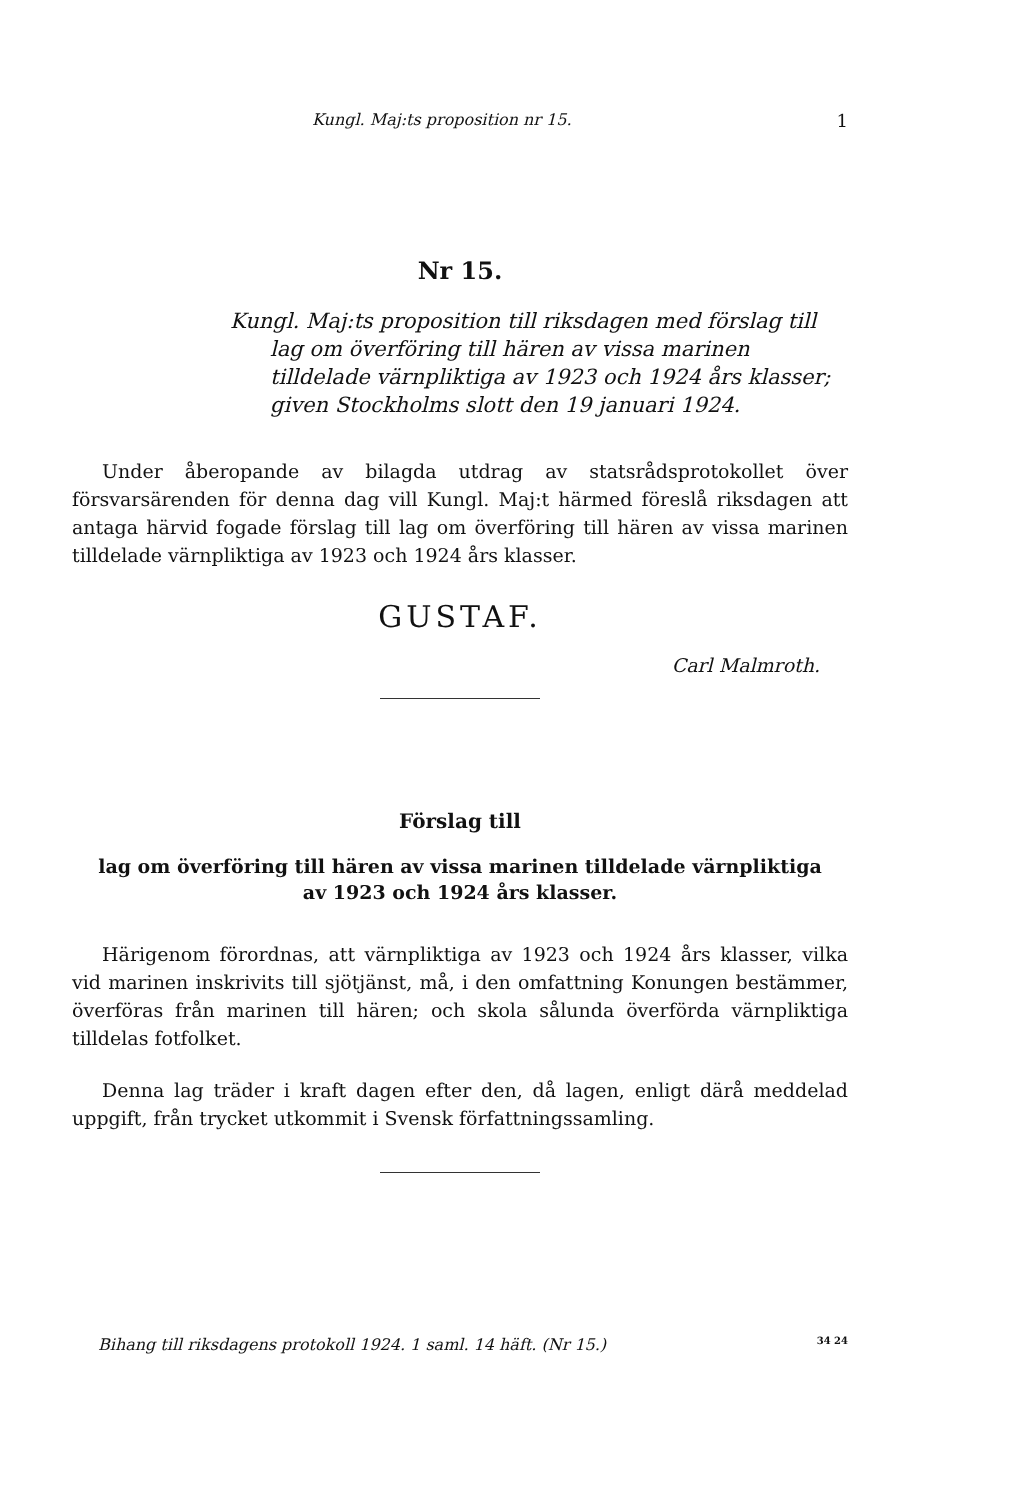Kungl. Maj:ts proposition nr 15. 1
Nr 15.
Kungl. Maj:ts proposition till riksdagen med förslag till lag om överföring till hären av vissa marinen tilldelade värnpliktiga av 1923 och 1924 års klasser; given Stockholms slott den 19 januari 1924.
Under åberopande av bilagda utdrag av statsrådsprotokollet över försvarsärenden för denna dag vill Kungl. Maj:t härmed föreslå riksdagen att antaga härvid fogade förslag till lag om överföring till hären av vissa marinen tilldelade värnpliktiga av 1923 och 1924 års klasser.
GUSTAF.
Carl Malmroth.
Förslag till
lag om överföring till hären av vissa marinen tilldelade värnpliktiga
av 1923 och 1924 års klasser.
Härigenom förordnas, att värnpliktiga av 1923 och 1924 års klasser, vilka vid marinen inskrivits till sjötjänst, må, i den omfattning Konungen bestämmer, överföras från marinen till hären; och skola sålunda överförda värnpliktiga tilldelas fotfolket.
Denna lag träder i kraft dagen efter den, då lagen, enligt därå meddelad uppgift, från trycket utkommit i Svensk författningssamling.
Bihang till riksdagens protokoll 1924. 1 saml. 14 häft. (Nr 15.) 34 24